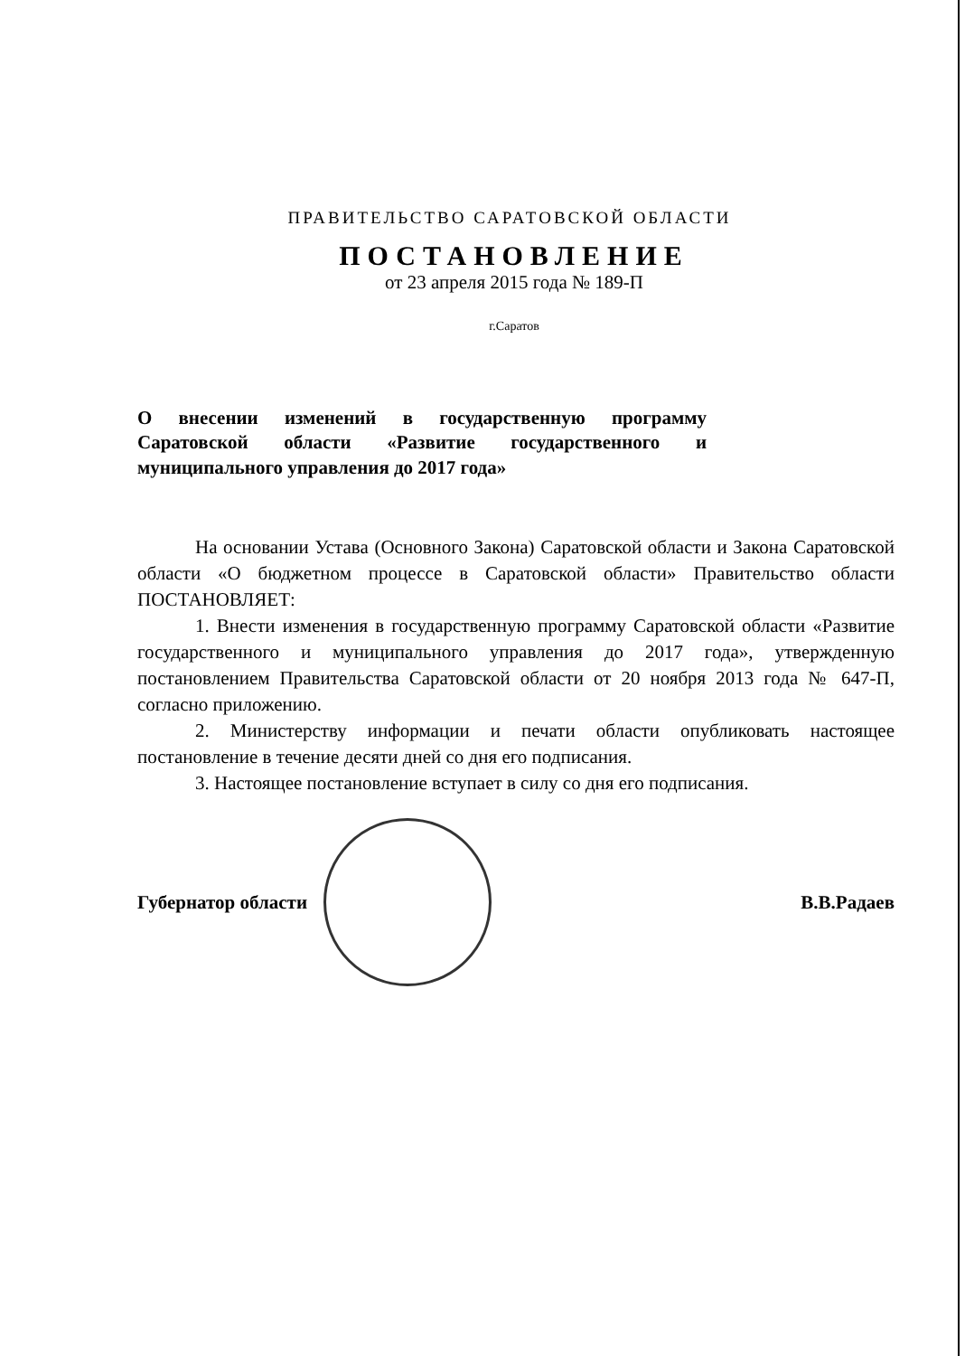ПРАВИТЕЛЬСТВО САРАТОВСКОЙ ОБЛАСТИ
ПОСТАНОВЛЕНИЕ
от 23 апреля 2015 года № 189-П
г.Саратов
О внесении изменений в государственную программу Саратовской области «Развитие государственного и муниципального управления до 2017 года»
На основании Устава (Основного Закона) Саратовской области и Закона Саратовской области «О бюджетном процессе в Саратовской области» Правительство области ПОСТАНОВЛЯЕТ:
1. Внести изменения в государственную программу Саратовской области «Развитие государственного и муниципального управления до 2017 года», утвержденную постановлением Правительства Саратовской области от 20 ноября 2013 года № 647-П, согласно приложению.
2. Министерству информации и печати области опубликовать настоящее постановление в течение десяти дней со дня его подписания.
3. Настоящее постановление вступает в силу со дня его подписания.
Губернатор области В.В.Радаев